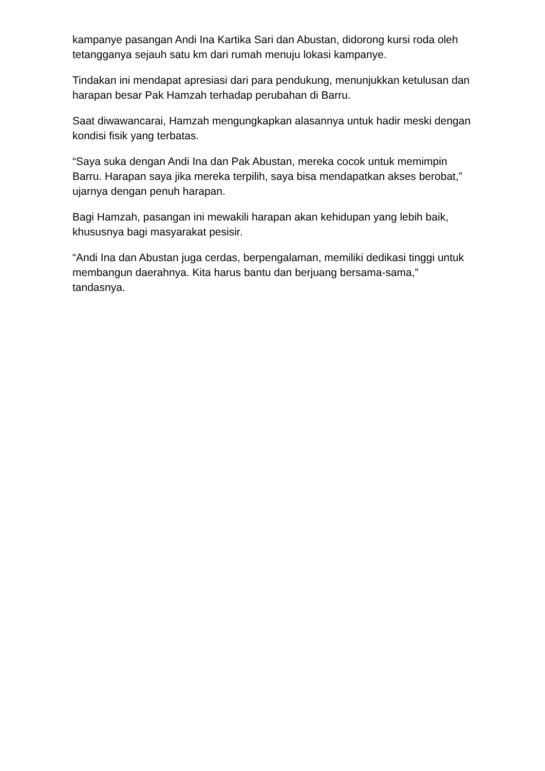kampanye pasangan Andi Ina Kartika Sari dan Abustan, didorong kursi roda oleh tetangganya sejauh satu km dari rumah menuju lokasi kampanye.
Tindakan ini mendapat apresiasi dari para pendukung, menunjukkan ketulusan dan harapan besar Pak Hamzah terhadap perubahan di Barru.
Saat diwawancarai, Hamzah mengungkapkan alasannya untuk hadir meski dengan kondisi fisik yang terbatas.
“Saya suka dengan Andi Ina dan Pak Abustan, mereka cocok untuk memimpin Barru. Harapan saya jika mereka terpilih, saya bisa mendapatkan akses berobat,” ujarnya dengan penuh harapan.
Bagi Hamzah, pasangan ini mewakili harapan akan kehidupan yang lebih baik, khususnya bagi masyarakat pesisir.
“Andi Ina dan Abustan juga cerdas, berpengalaman, memiliki dedikasi tinggi untuk membangun daerahnya. Kita harus bantu dan berjuang bersama-sama,” tandasnya.